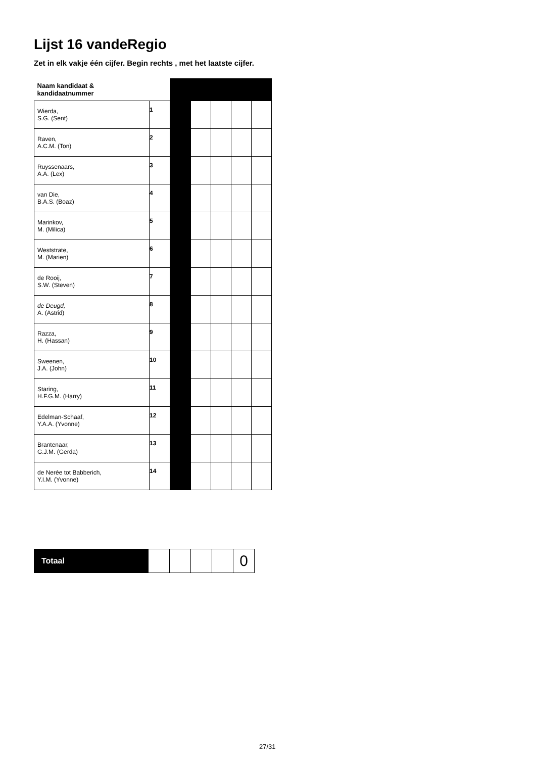Lijst 16 vandeRegio
Zet in elk vakje één cijfer. Begin rechts , met het laatste cijfer.
| Naam kandidaat & kandidaatnummer | | | | | | |
| Wierda, S.G. (Sent) | 1 | | | | | |
| Raven, A.C.M. (Ton) | 2 | | | | | |
| Ruyssenaars, A.A. (Lex) | 3 | | | | | |
| van Die, B.A.S. (Boaz) | 4 | | | | | |
| Marinkov, M. (Milica) | 5 | | | | | |
| Weststrate, M. (Marien) | 6 | | | | | |
| de Rooij, S.W. (Steven) | 7 | | | | | |
| de Deugd, A. (Astrid) | 8 | | | | | |
| Razza, H. (Hassan) | 9 | | | | | |
| Sweenen, J.A. (John) | 10 | | | | | |
| Staring, H.F.G.M. (Harry) | 11 | | | | | |
| Edelman-Schaaf, Y.A.A. (Yvonne) | 12 | | | | | |
| Brantenaar, G.J.M. (Gerda) | 13 | | | | | |
| de Nerée tot Babberich, Y.I.M. (Yvonne) | 14 | | | | | |
| Totaal | | | | | 0 |
27/31